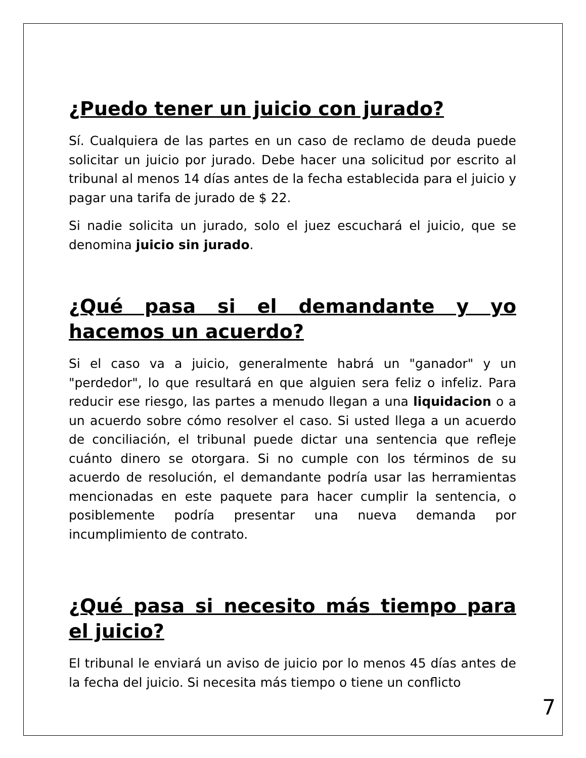¿Puedo tener un juicio con jurado?
Sí. Cualquiera de las partes en un caso de reclamo de deuda puede solicitar un juicio por jurado. Debe hacer una solicitud por escrito al tribunal al menos 14 días antes de la fecha establecida para el juicio y pagar una tarifa de jurado de $ 22.
Si nadie solicita un jurado, solo el juez escuchará el juicio, que se denomina juicio sin jurado.
¿Qué pasa si el demandante y yo hacemos un acuerdo?
Si el caso va a juicio, generalmente habrá un "ganador" y un "perdedor", lo que resultará en que alguien sera feliz o infeliz. Para reducir ese riesgo, las partes a menudo llegan a una liquidacion o a un acuerdo sobre cómo resolver el caso. Si usted llega a un acuerdo de conciliación, el tribunal puede dictar una sentencia que refleje cuánto dinero se otorgara. Si no cumple con los términos de su acuerdo de resolución, el demandante podría usar las herramientas mencionadas en este paquete para hacer cumplir la sentencia, o posiblemente podría presentar una nueva demanda por incumplimiento de contrato.
¿Qué pasa si necesito más tiempo para el juicio?
El tribunal le enviará un aviso de juicio por lo menos 45 días antes de la fecha del juicio. Si necesita más tiempo o tiene un conflicto
7